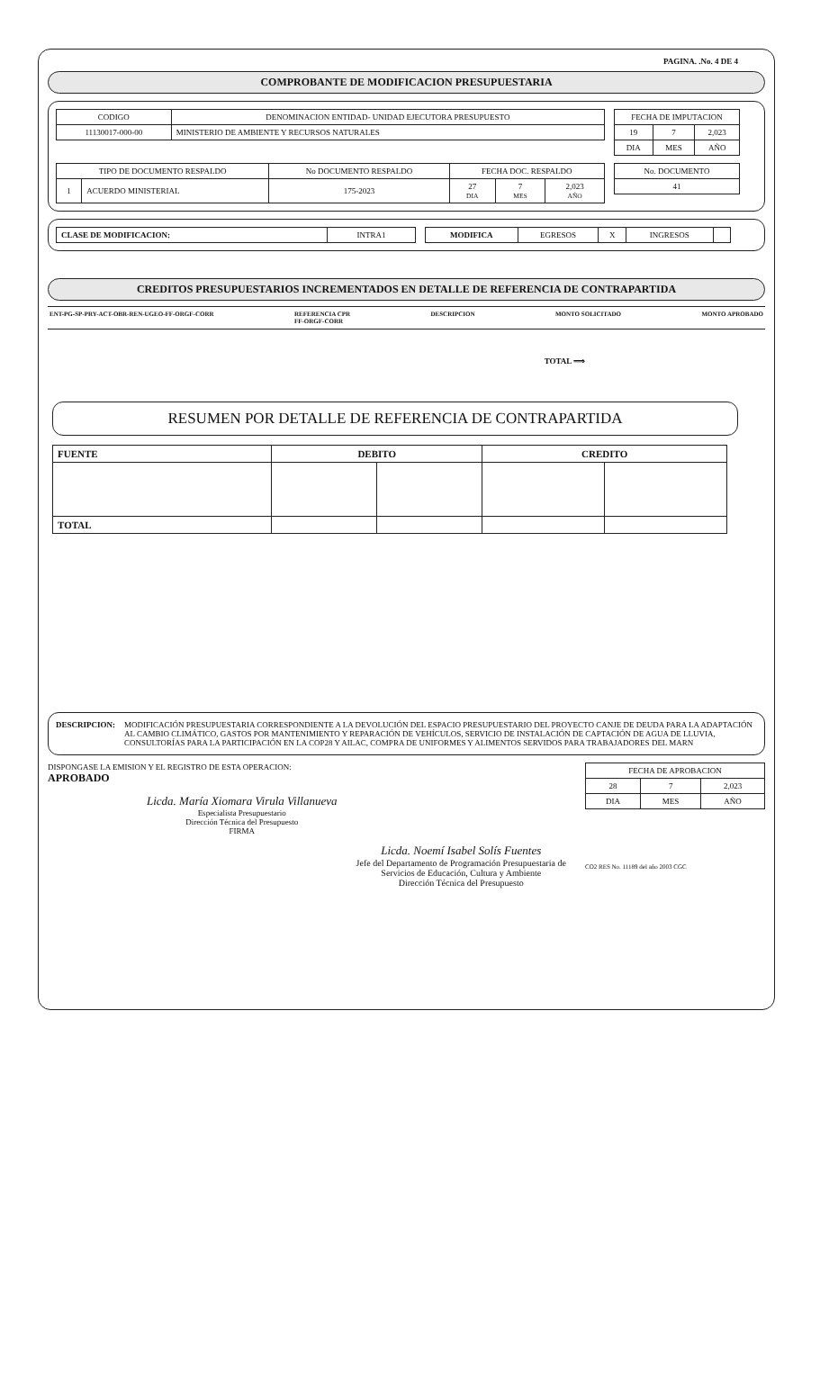PAGINA. .No. 4 DE 4
COMPROBANTE DE MODIFICACION PRESUPUESTARIA
| CODIGO | DENOMINACION ENTIDAD- UNIDAD EJECUTORA PRESUPUESTO |
| 11130017-000-00 | MINISTERIO DE AMBIENTE Y RECURSOS NATURALES |
| FECHA DE IMPUTACION | | |
| 19 | 7 | 2,023 |
| DIA | MES | AÑO |
| TIPO DE DOCUMENTO RESPALDO | | No DOCUMENTO RESPALDO | FECHA DOC. RESPALDO | | |
| 1 | ACUERDO MINISTERIAL | 175-2023 | 27 DIA | 7 MES | 2,023 AÑO |
| No. DOCUMENTO |
| 41 |
| CLASE DE MODIFICACION: | INTRA1 |
| MODIFICA | EGRESOS | X | INGRESOS | |
CREDITOS PRESUPUESTARIOS INCREMENTADOS EN DETALLE DE REFERENCIA DE CONTRAPARTIDA
ENT-PG-SP-PRY-ACT-OBR-REN-UGEO-FF-ORGF-CORR REFERENCIA CPR
FF-ORGF-CORR DESCRIPCION MONTO SOLICITADO MONTO APROBADO
TOTAL ⟹
RESUMEN POR DETALLE DE REFERENCIA DE CONTRAPARTIDA
| FUENTE | DEBITO | | CREDITO | |
| --- | --- | --- | --- | --- |
| TOTAL | | | | |
DESCRIPCION: MODIFICACIÓN PRESUPUESTARIA CORRESPONDIENTE A LA DEVOLUCIÓN DEL ESPACIO PRESUPUESTARIO DEL PROYECTO CANJE DE DEUDA PARA LA ADAPTACIÓN AL CAMBIO CLIMÁTICO, GASTOS POR MANTENIMIENTO Y REPARACIÓN DE VEHÍCULOS, SERVICIO DE INSTALACIÓN DE CAPTACIÓN DE AGUA DE LLUVIA, CONSULTORÍAS PARA LA PARTICIPACIÓN EN LA COP28 Y AILAC, COMPRA DE UNIFORMES Y ALIMENTOS SERVIDOS PARA TRABAJADORES DEL MARN
DISPONGASE LA EMISION Y EL REGISTRO DE ESTA OPERACION:
APROBADO
Licda. María Xiomara Virula Villanueva
Especialista Presupuestario
Dirección Técnica del Presupuesto
FIRMA
Licda. Noemí Isabel Solís Fuentes
Jefe del Departamento de Programación Presupuestaria de
Servicios de Educación, Cultura y Ambiente
Dirección Técnica del Presupuesto
| FECHA DE APROBACION | | |
| 28 | 7 | 2,023 |
| DIA | MES | AÑO |
CO2 RES No. 11189 del año 2003 CGC